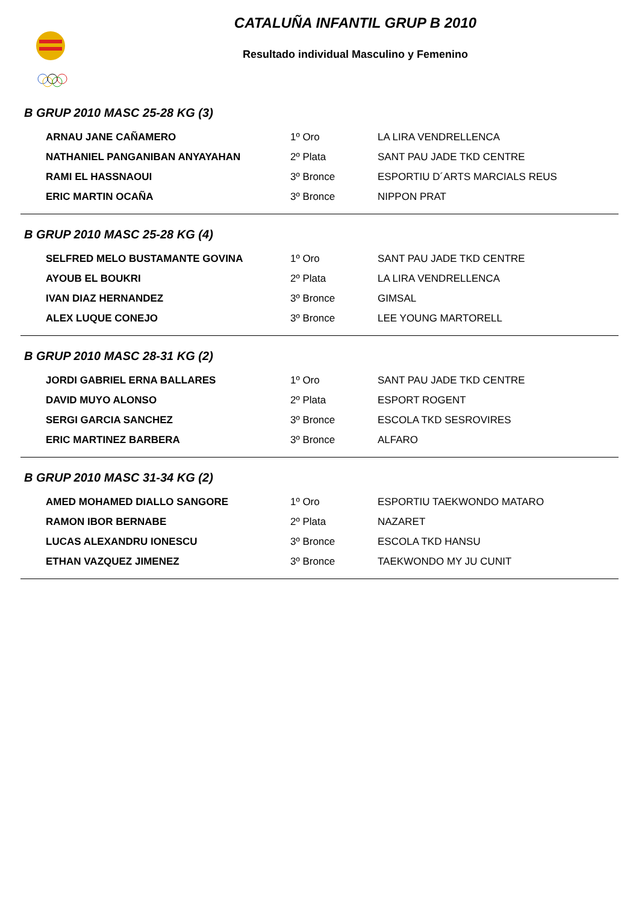CATALUÑA INFANTIL GRUP B 2010
Resultado individual Masculino y Femenino
B GRUP 2010 MASC 25-28 KG (3)
| ARNAU JANE CAÑAMERO | 1º Oro | LA LIRA VENDRELLENCA |
| NATHANIEL PANGANIBAN ANYAYAHAN | 2º Plata | SANT PAU JADE TKD CENTRE |
| RAMI EL HASSNAOUI | 3º Bronce | ESPORTIU D´ARTS MARCIALS REUS |
| ERIC MARTIN OCAÑA | 3º Bronce | NIPPON PRAT |
B GRUP 2010 MASC 25-28 KG (4)
| SELFRED MELO BUSTAMANTE GOVINA | 1º Oro | SANT PAU JADE TKD CENTRE |
| AYOUB EL BOUKRI | 2º Plata | LA LIRA VENDRELLENCA |
| IVAN DIAZ HERNANDEZ | 3º Bronce | GIMSAL |
| ALEX LUQUE CONEJO | 3º Bronce | LEE YOUNG MARTORELL |
B GRUP 2010 MASC 28-31 KG (2)
| JORDI GABRIEL ERNA BALLARES | 1º Oro | SANT PAU JADE TKD CENTRE |
| DAVID MUYO ALONSO | 2º Plata | ESPORT ROGENT |
| SERGI GARCIA SANCHEZ | 3º Bronce | ESCOLA TKD SESROVIRES |
| ERIC MARTINEZ BARBERA | 3º Bronce | ALFARO |
B GRUP 2010 MASC 31-34 KG (2)
| AMED MOHAMED DIALLO SANGORE | 1º Oro | ESPORTIU TAEKWONDO MATARO |
| RAMON IBOR BERNABE | 2º Plata | NAZARET |
| LUCAS ALEXANDRU IONESCU | 3º Bronce | ESCOLA TKD HANSU |
| ETHAN VAZQUEZ JIMENEZ | 3º Bronce | TAEKWONDO MY JU CUNIT |